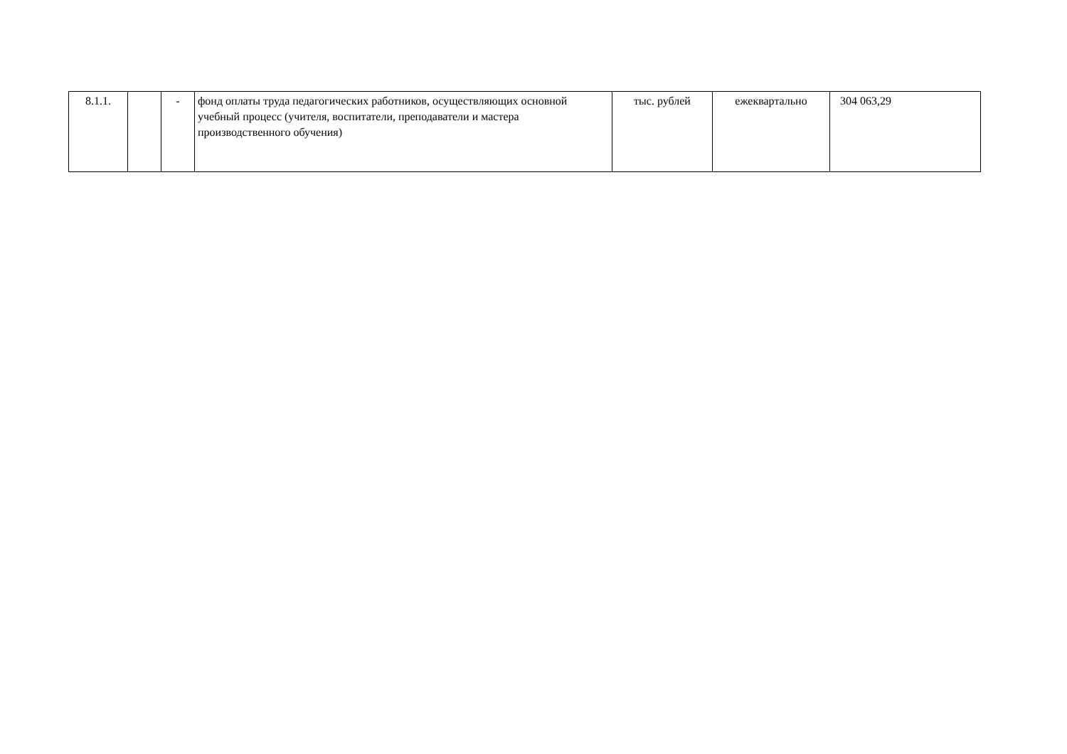| 8.1.1. | | - | фонд оплаты труда педагогических работников, осуществляющих основной учебный процесс (учителя, воспитатели, преподаватели и мастера производственного обучения) | тыс. рублей | ежеквартально | 304 063,29 |